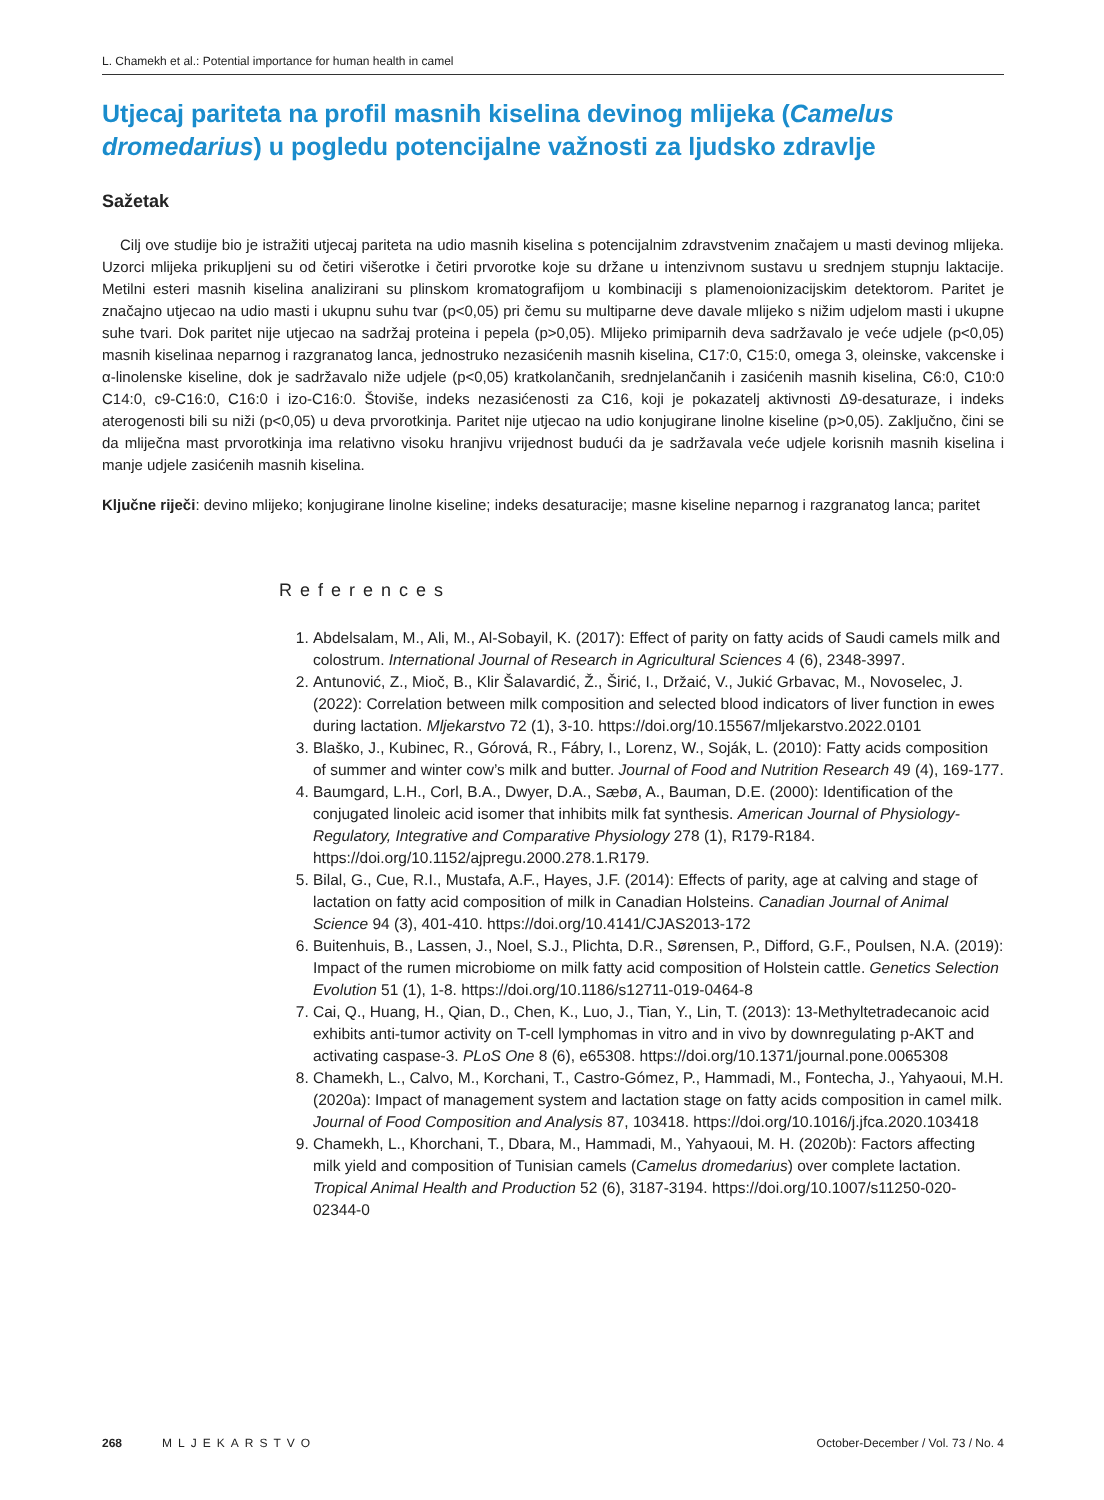L. Chamekh et al.: Potential importance for human health in camel
Utjecaj pariteta na profil masnih kiselina devinog mlijeka (Camelus dromedarius) u pogledu potencijalne važnosti za ljudsko zdravlje
Sažetak
Cilj ove studije bio je istražiti utjecaj pariteta na udio masnih kiselina s potencijalnim zdravstvenim značajem u masti devinog mlijeka. Uzorci mlijeka prikupljeni su od četiri višerotke i četiri prvorotke koje su držane u intenzivnom sustavu u srednjem stupnju laktacije. Metilni esteri masnih kiselina analizirani su plinskom kromatografijom u kombinaciji s plamenoionizacijskim detektorom. Paritet je značajno utjecao na udio masti i ukupnu suhu tvar (p<0,05) pri čemu su multiparne deve davale mlijeko s nižim udjelom masti i ukupne suhe tvari. Dok paritet nije utjecao na sadržaj proteina i pepela (p>0,05). Mlijeko primiparnih deva sadržavalo je veće udjele (p<0,05) masnih kiselinaa neparnog i razgranatog lanca, jednostruko nezasićenih masnih kiselina, C17:0, C15:0, omega 3, oleinske, vakcenske i α-linolenske kiseline, dok je sadržavalo niže udjele (p<0,05) kratkolančanih, srednjelančanih i zasićenih masnih kiselina, C6:0, C10:0 C14:0, c9-C16:0, C16:0 i izo-C16:0. Štoviše, indeks nezasićenosti za C16, koji je pokazatelj aktivnosti Δ9-desaturaze, i indeks aterogenosti bili su niži (p<0,05) u deva prvorotkinja. Paritet nije utjecao na udio konjugirane linolne kiseline (p>0,05). Zaključno, čini se da mliječna mast prvorotkinja ima relativno visoku hranjivu vrijednost budući da je sadržavala veće udjele korisnih masnih kiselina i manje udjele zasićenih masnih kiselina.
Ključne riječi: devino mlijeko; konjugirane linolne kiseline; indeks desaturacije; masne kiseline neparnog i razgranatog lanca; paritet
References
1. Abdelsalam, M., Ali, M., Al-Sobayil, K. (2017): Effect of parity on fatty acids of Saudi camels milk and colostrum. International Journal of Research in Agricultural Sciences 4 (6), 2348-3997.
2. Antunović, Z., Mioč, B., Klir Šalavardić, Ž., Širić, I., Držaić, V., Jukić Grbavac, M., Novoselec, J. (2022): Correlation between milk composition and selected blood indicators of liver function in ewes during lactation. Mljekarstvo 72 (1), 3-10. https://doi.org/10.15567/mljekarstvo.2022.0101
3. Blaško, J., Kubinec, R., Górová, R., Fábry, I., Lorenz, W., Soják, L. (2010): Fatty acids composition of summer and winter cow’s milk and butter. Journal of Food and Nutrition Research 49 (4), 169-177.
4. Baumgard, L.H., Corl, B.A., Dwyer, D.A., Sæbø, A., Bauman, D.E. (2000): Identification of the conjugated linoleic acid isomer that inhibits milk fat synthesis. American Journal of Physiology-Regulatory, Integrative and Comparative Physiology 278 (1), R179-R184. https://doi.org/10.1152/ajpregu.2000.278.1.R179.
5. Bilal, G., Cue, R.I., Mustafa, A.F., Hayes, J.F. (2014): Effects of parity, age at calving and stage of lactation on fatty acid composition of milk in Canadian Holsteins. Canadian Journal of Animal Science 94 (3), 401-410. https://doi.org/10.4141/CJAS2013-172
6. Buitenhuis, B., Lassen, J., Noel, S.J., Plichta, D.R., Sørensen, P., Difford, G.F., Poulsen, N.A. (2019): Impact of the rumen microbiome on milk fatty acid composition of Holstein cattle. Genetics Selection Evolution 51 (1), 1-8. https://doi.org/10.1186/s12711-019-0464-8
7. Cai, Q., Huang, H., Qian, D., Chen, K., Luo, J., Tian, Y., Lin, T. (2013): 13-Methyltetradecanoic acid exhibits anti-tumor activity on T-cell lymphomas in vitro and in vivo by downregulating p-AKT and activating caspase-3. PLoS One 8 (6), e65308. https://doi.org/10.1371/journal.pone.0065308
8. Chamekh, L., Calvo, M., Korchani, T., Castro-Gómez, P., Hammadi, M., Fontecha, J., Yahyaoui, M.H. (2020a): Impact of management system and lactation stage on fatty acids composition in camel milk. Journal of Food Composition and Analysis 87, 103418. https://doi.org/10.1016/j.jfca.2020.103418
9. Chamekh, L., Khorchani, T., Dbara, M., Hammadi, M., Yahyaoui, M. H. (2020b): Factors affecting milk yield and composition of Tunisian camels (Camelus dromedarius) over complete lactation. Tropical Animal Health and Production 52 (6), 3187-3194. https://doi.org/10.1007/s11250-020-02344-0
268 MLJEKARSTVO October-December / Vol. 73 / No. 4